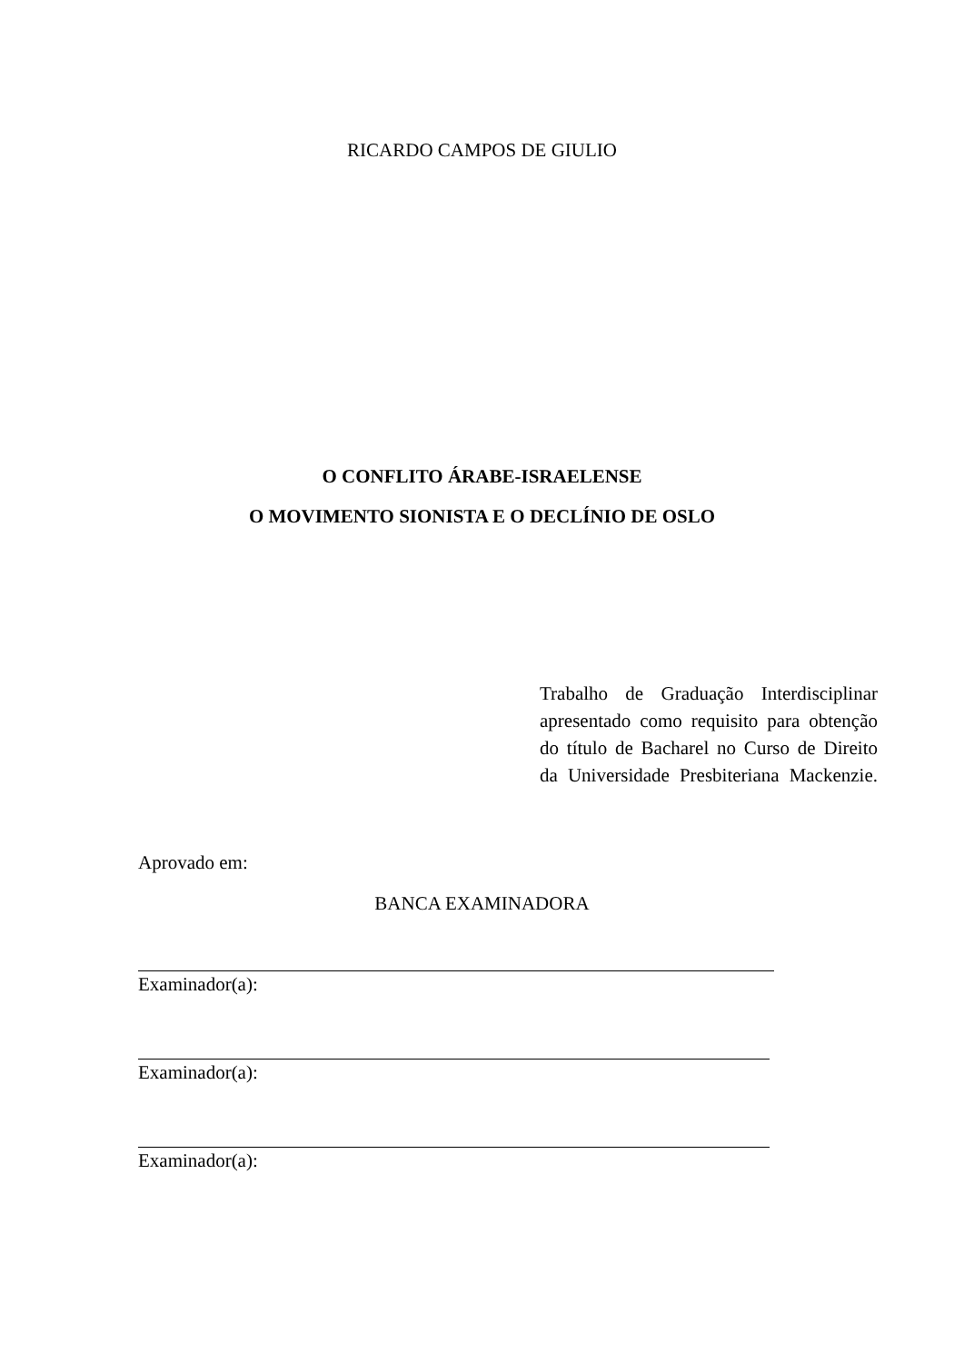RICARDO CAMPOS DE GIULIO
O CONFLITO ÁRABE-ISRAELENSE
O MOVIMENTO SIONISTA E O DECLÍNIO DE OSLO
Trabalho de Graduação Interdisciplinar apresentado como requisito para obtenção do título de Bacharel no Curso de Direito da Universidade Presbiteriana Mackenzie.
Aprovado em:
BANCA EXAMINADORA
Examinador(a):
Examinador(a):
Examinador(a):